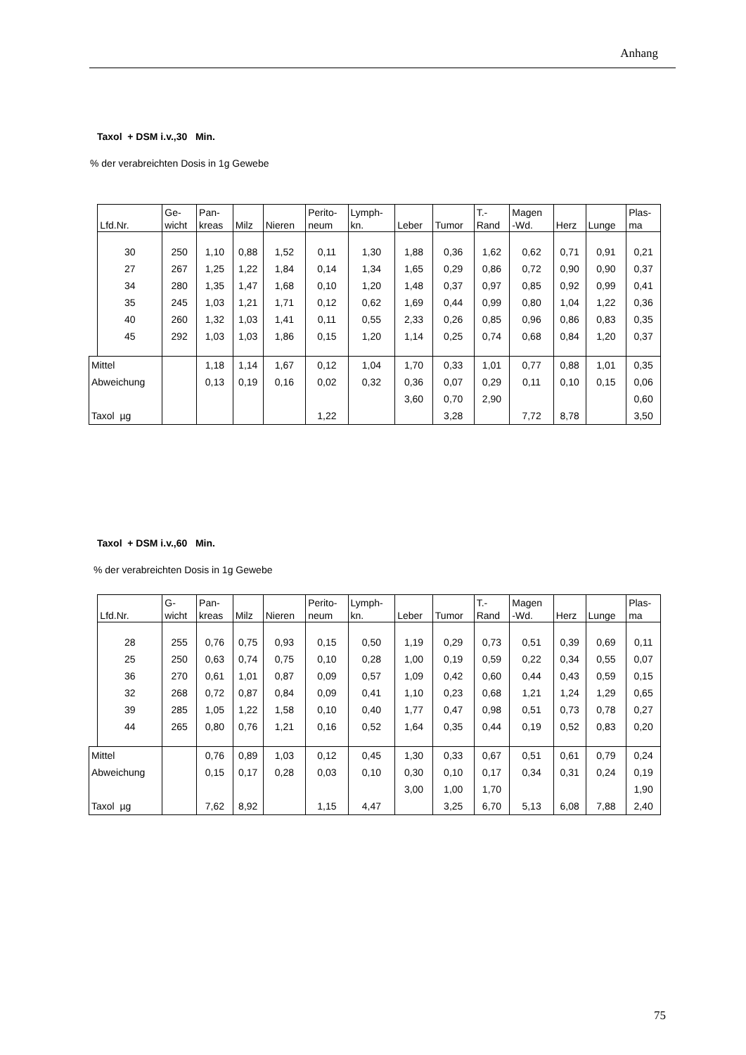Anhang
Taxol + DSM i.v.,30 Min.
% der verabreichten Dosis in 1g Gewebe
| | Lfd.Nr. | Ge- wicht | Pan- kreas | Milz | Nieren | Perito- neum | Lymph- kn. | Leber | Tumor | T.- Rand | Magen -Wd. | Herz | Lunge | Plas- ma |
| --- | --- | --- | --- | --- | --- | --- | --- | --- | --- | --- | --- | --- | --- | --- |
| | 30 | 250 | 1,10 | 0,88 | 1,52 | 0,11 | 1,30 | 1,88 | 0,36 | 1,62 | 0,62 | 0,71 | 0,91 | 0,21 |
| | 27 | 267 | 1,25 | 1,22 | 1,84 | 0,14 | 1,34 | 1,65 | 0,29 | 0,86 | 0,72 | 0,90 | 0,90 | 0,37 |
| | 34 | 280 | 1,35 | 1,47 | 1,68 | 0,10 | 1,20 | 1,48 | 0,37 | 0,97 | 0,85 | 0,92 | 0,99 | 0,41 |
| | 35 | 245 | 1,03 | 1,21 | 1,71 | 0,12 | 0,62 | 1,69 | 0,44 | 0,99 | 0,80 | 1,04 | 1,22 | 0,36 |
| | 40 | 260 | 1,32 | 1,03 | 1,41 | 0,11 | 0,55 | 2,33 | 0,26 | 0,85 | 0,96 | 0,86 | 0,83 | 0,35 |
| | 45 | 292 | 1,03 | 1,03 | 1,86 | 0,15 | 1,20 | 1,14 | 0,25 | 0,74 | 0,68 | 0,84 | 1,20 | 0,37 |
| Mittel | | | 1,18 | 1,14 | 1,67 | 0,12 | 1,04 | 1,70 | 0,33 | 1,01 | 0,77 | 0,88 | 1,01 | 0,35 |
| Abweichung | | | 0,13 | 0,19 | 0,16 | 0,02 | 0,32 | 0,36 | 0,07 | 0,29 | 0,11 | 0,10 | 0,15 | 0,06 |
| | | | | | | | | 3,60 | 0,70 | 2,90 | | | | 0,60 |
| Taxol µg | | | | | | 1,22 | | | 3,28 | | 7,72 | 8,78 | | 3,50 |
Taxol + DSM i.v.,60 Min.
% der verabreichten Dosis in 1g Gewebe
| | Lfd.Nr. | G- wicht | Pan- kreas | Milz | Nieren | Perito- neum | Lymph- kn. | Leber | Tumor | T.- Rand | Magen -Wd. | Herz | Lunge | Plas- ma |
| --- | --- | --- | --- | --- | --- | --- | --- | --- | --- | --- | --- | --- | --- | --- |
| | 28 | 255 | 0,76 | 0,75 | 0,93 | 0,15 | 0,50 | 1,19 | 0,29 | 0,73 | 0,51 | 0,39 | 0,69 | 0,11 |
| | 25 | 250 | 0,63 | 0,74 | 0,75 | 0,10 | 0,28 | 1,00 | 0,19 | 0,59 | 0,22 | 0,34 | 0,55 | 0,07 |
| | 36 | 270 | 0,61 | 1,01 | 0,87 | 0,09 | 0,57 | 1,09 | 0,42 | 0,60 | 0,44 | 0,43 | 0,59 | 0,15 |
| | 32 | 268 | 0,72 | 0,87 | 0,84 | 0,09 | 0,41 | 1,10 | 0,23 | 0,68 | 1,21 | 1,24 | 1,29 | 0,65 |
| | 39 | 285 | 1,05 | 1,22 | 1,58 | 0,10 | 0,40 | 1,77 | 0,47 | 0,98 | 0,51 | 0,73 | 0,78 | 0,27 |
| | 44 | 265 | 0,80 | 0,76 | 1,21 | 0,16 | 0,52 | 1,64 | 0,35 | 0,44 | 0,19 | 0,52 | 0,83 | 0,20 |
| Mittel | | | 0,76 | 0,89 | 1,03 | 0,12 | 0,45 | 1,30 | 0,33 | 0,67 | 0,51 | 0,61 | 0,79 | 0,24 |
| Abweichung | | | 0,15 | 0,17 | 0,28 | 0,03 | 0,10 | 0,30 | 0,10 | 0,17 | 0,34 | 0,31 | 0,24 | 0,19 |
| | | | | | | | | 3,00 | 1,00 | 1,70 | | | | 1,90 |
| Taxol µg | | | 7,62 | 8,92 | | 1,15 | 4,47 | | 3,25 | 6,70 | 5,13 | 6,08 | 7,88 | 2,40 |
75